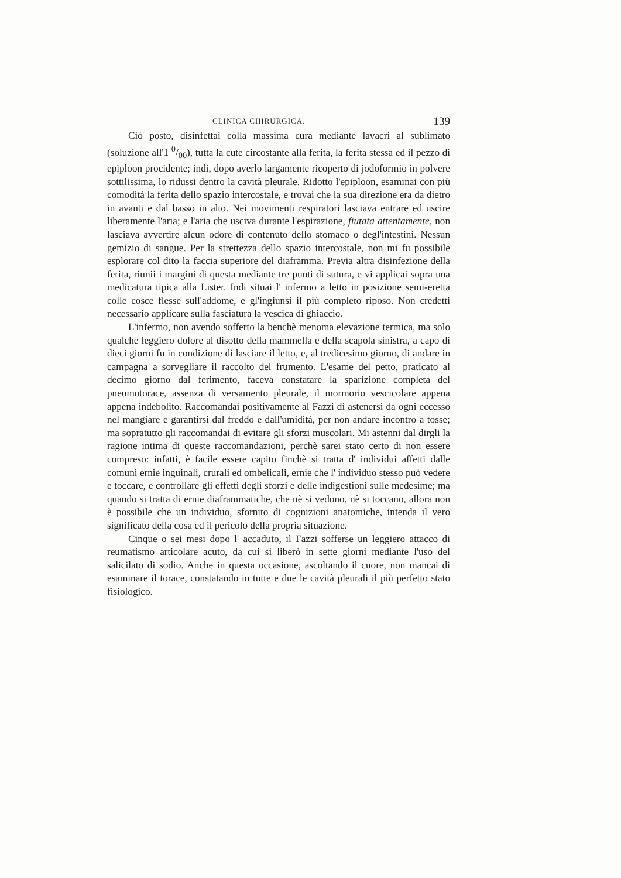CLINICA CHIRURGICA. 139
Ciò posto, disinfettai colla massima cura mediante lavacri al sublimato (soluzione all'1 0/00), tutta la cute circostante alla ferita, la ferita stessa ed il pezzo di epiploon procidente; indi, dopo averlo largamente ricoperto di jodoformio in polvere sottilissima, lo ridussi dentro la cavità pleurale. Ridotto l'epiploon, esaminai con più comodità la ferita dello spazio intercostale, e trovai che la sua direzione era da dietro in avanti e dal basso in alto. Nei movimenti respiratori lasciava entrare ed uscire liberamente l'aria; e l'aria che usciva durante l'espirazione, fiutata attentamente, non lasciava avvertire alcun odore di contenuto dello stomaco o degl'intestini. Nessun gemizio di sangue. Per la strettezza dello spazio intercostale, non mi fu possibile esplorare col dito la faccia superiore del diaframma. Previa altra disinfezione della ferita, riunii i margini di questa mediante tre punti di sutura, e vi applicai sopra una medicatura tipica alla Lister. Indi situai l' infermo a letto in posizione semi-eretta colle cosce flesse sull'addome, e gl'ingiunsi il più completo riposo. Non credetti necessario applicare sulla fasciatura la vescica di ghiaccio.
L'infermo, non avendo sofferto la benchè menoma elevazione termica, ma solo qualche leggiero dolore al disotto della mammella e della scapola sinistra, a capo di dieci giorni fu in condizione di lasciare il letto, e, al tredicesimo giorno, di andare in campagna a sorvegliare il raccolto del frumento. L'esame del petto, praticato al decimo giorno dal ferimento, faceva constatare la sparizione completa del pneumotorace, assenza di versamento pleurale, il mormorio vescicolare appena appena indebolito. Raccomandai positivamente al Fazzi di astenersi da ogni eccesso nel mangiare e garantirsi dal freddo e dall'umidità, per non andare incontro a tosse; ma sopratutto gli raccomandai di evitare gli sforzi muscolari. Mi astenni dal dirgli la ragione intima di queste raccomandazioni, perchè sarei stato certo di non essere compreso: infatti, è facile essere capito finchè si tratta d' individui affetti dalle comuni ernie inguinali, crurali ed ombelicali, ernie che l' individuo stesso può vedere e toccare, e controllare gli effetti degli sforzi e delle indigestioni sulle medesime; ma quando si tratta di ernie diaframmatiche, che nè si vedono, nè si toccano, allora non è possibile che un individuo, sfornito di cognizioni anatomiche, intenda il vero significato della cosa ed il pericolo della propria situazione.
Cinque o sei mesi dopo l' accaduto, il Fazzi sofferse un leggiero attacco di reumatismo articolare acuto, da cui si liberò in sette giorni mediante l'uso del salicilato di sodio. Anche in questa occasione, ascoltando il cuore, non mancai di esaminare il torace, constatando in tutte e due le cavità pleurali il più perfetto stato fisiologico.